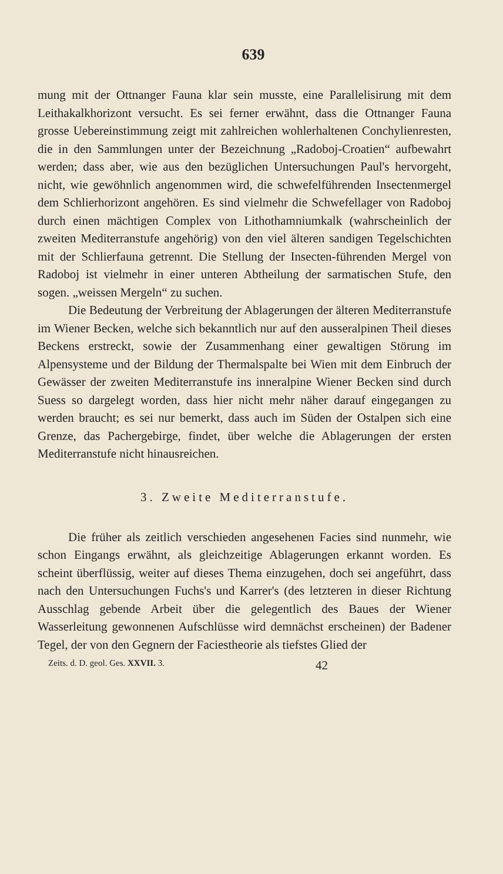639
mung mit der Ottnanger Fauna klar sein musste, eine Parallelisirung mit dem Leithakalkhorizont versucht. Es sei ferner erwähnt, dass die Ottnanger Fauna grosse Uebereinstimmung zeigt mit zahlreichen wohlerhaltenen Conchylienresten, die in den Sammlungen unter der Bezeichnung „Radoboj-Croatien“ aufbewahrt werden; dass aber, wie aus den bezüglichen Untersuchungen Paul's hervorgeht, nicht, wie gewöhnlich angenommen wird, die schwefelführenden Insectenmergel dem Schlierhorizont angehören. Es sind vielmehr die Schwefellager von Radoboj durch einen mächtigen Complex von Lithothamniumkalk (wahrscheinlich der zweiten Mediterranstufe angehörig) von den viel älteren sandigen Tegelschichten mit der Schlierfauna getrennt. Die Stellung der Insecten-führenden Mergel von Radoboj ist vielmehr in einer unteren Abtheilung der sarmatischen Stufe, den sogen. „weissen Mergeln“ zu suchen.
Die Bedeutung der Verbreitung der Ablagerungen der älteren Mediterranstufe im Wiener Becken, welche sich bekanntlich nur auf den ausseralpinen Theil dieses Beckens erstreckt, sowie der Zusammenhang einer gewaltigen Störung im Alpensysteme und der Bildung der Thermalspalte bei Wien mit dem Einbruch der Gewässer der zweiten Mediterranstufe ins inneralpine Wiener Becken sind durch Suess so dargelegt worden, dass hier nicht mehr näher darauf eingegangen zu werden braucht; es sei nur bemerkt, dass auch im Süden der Ostalpen sich eine Grenze, das Pachergebirge, findet, über welche die Ablagerungen der ersten Mediterranstufe nicht hinausreichen.
3. Zweite Mediterranstufe.
Die früher als zeitlich verschieden angesehenen Facies sind nunmehr, wie schon Eingangs erwähnt, als gleichzeitige Ablagerungen erkannt worden. Es scheint überflüssig, weiter auf dieses Thema einzugehen, doch sei angeführt, dass nach den Untersuchungen Fuchs's und Karrer's (des letzteren in dieser Richtung Ausschlag gebende Arbeit über die gelegentlich des Baues der Wiener Wasserleitung gewonnenen Aufschlüsse wird demnächst erscheinen) der Badener Tegel, der von den Gegnern der Faciestheorie als tiefstes Glied der
Zeits. d. D. geol. Ges. XXVII. 3. 42